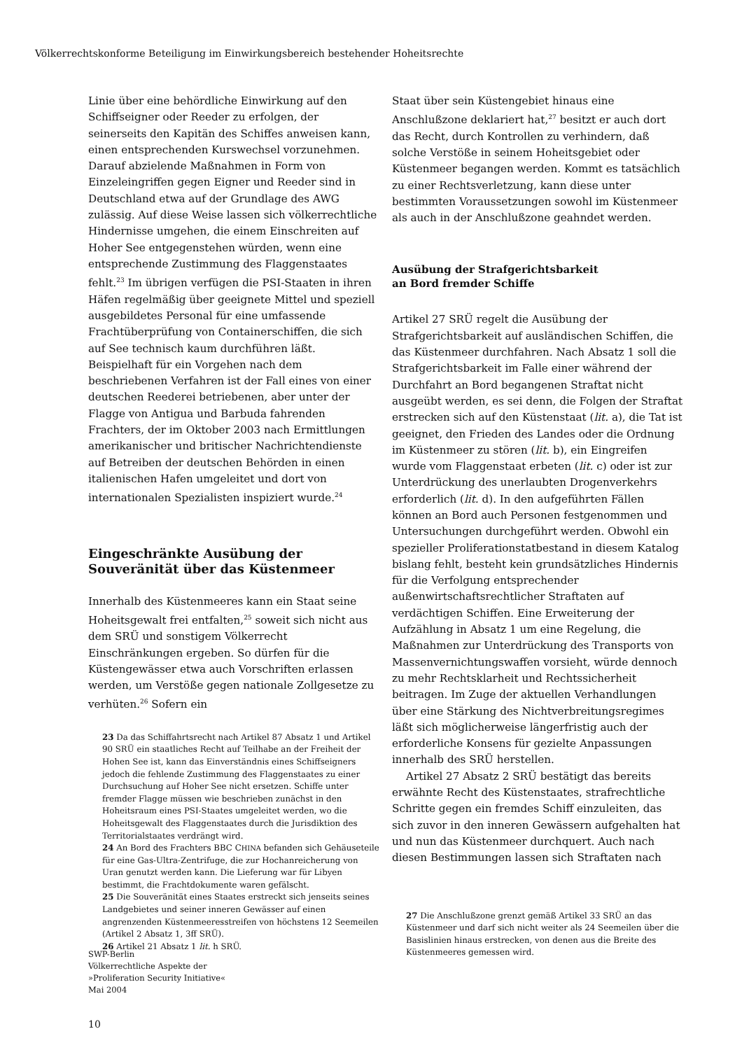Völkerrechtskonforme Beteiligung im Einwirkungsbereich bestehender Hoheitsrechte
Linie über eine behördliche Einwirkung auf den Schiffseigner oder Reeder zu erfolgen, der seinerseits den Kapitän des Schiffes anweisen kann, einen entsprechenden Kurswechsel vorzunehmen. Darauf abzielende Maßnahmen in Form von Einzeleingriffen gegen Eigner und Reeder sind in Deutschland etwa auf der Grundlage des AWG zulässig. Auf diese Weise lassen sich völkerrechtliche Hindernisse umgehen, die einem Einschreiten auf Hoher See entgegenstehen würden, wenn eine entsprechende Zustimmung des Flaggenstaates fehlt.<sup>23</sup> Im übrigen verfügen die PSI-Staaten in ihren Häfen regelmäßig über geeignete Mittel und speziell ausgebildetes Personal für eine umfassende Frachtüberprüfung von Containerschiffen, die sich auf See technisch kaum durchführen läßt. Beispielhaft für ein Vorgehen nach dem beschriebenen Verfahren ist der Fall eines von einer deutschen Reederei betriebenen, aber unter der Flagge von Antigua und Barbuda fahrenden Frachters, der im Oktober 2003 nach Ermittlungen amerikanischer und britischer Nachrichtendienste auf Betreiben der deutschen Behörden in einen italienischen Hafen umgeleitet und dort von internationalen Spezialisten inspiziert wurde.<sup>24</sup>
Eingeschränkte Ausübung der Souveränität über das Küstenmeer
Innerhalb des Küstenmeeres kann ein Staat seine Hoheitsgewalt frei entfalten,<sup>25</sup> soweit sich nicht aus dem SRÜ und sonstigem Völkerrecht Einschränkungen ergeben. So dürfen für die Küstengewässer etwa auch Vorschriften erlassen werden, um Verstöße gegen nationale Zollgesetze zu verhüten.<sup>26</sup> Sofern ein
23 Da das Schiffahrtsrecht nach Artikel 87 Absatz 1 und Artikel 90 SRÜ ein staatliches Recht auf Teilhabe an der Freiheit der Hohen See ist, kann das Einverständnis eines Schiffseigners jedoch die fehlende Zustimmung des Flaggenstaates zu einer Durchsuchung auf Hoher See nicht ersetzen. Schiffe unter fremder Flagge müssen wie beschrieben zunächst in den Hoheitsraum eines PSI-Staates umgeleitet werden, wo die Hoheitsgewalt des Flaggenstaates durch die Jurisdiktion des Territorialstaates verdrängt wird.
24 An Bord des Frachters BBC CHINA befanden sich Gehäuseteile für eine Gas-Ultra-Zentrifuge, die zur Hochanreicherung von Uran genutzt werden kann. Die Lieferung war für Libyen bestimmt, die Frachtdokumente waren gefälscht.
25 Die Souveränität eines Staates erstreckt sich jenseits seines Landgebietes und seiner inneren Gewässer auf einen angrenzenden Küstenmeeresstreifen von höchstens 12 Seemeilen (Artikel 2 Absatz 1, 3ff SRÜ).
26 Artikel 21 Absatz 1 lit. h SRÜ.
Staat über sein Küstengebiet hinaus eine Anschlußzone deklariert hat,<sup>27</sup> besitzt er auch dort das Recht, durch Kontrollen zu verhindern, daß solche Verstöße in seinem Hoheitsgebiet oder Küstenmeer begangen werden. Kommt es tatsächlich zu einer Rechtsverletzung, kann diese unter bestimmten Voraussetzungen sowohl im Küstenmeer als auch in der Anschlußzone geahndet werden.
Ausübung der Strafgerichtsbarkeit
an Bord fremder Schiffe
Artikel 27 SRÜ regelt die Ausübung der Strafgerichtsbarkeit auf ausländischen Schiffen, die das Küstenmeer durchfahren. Nach Absatz 1 soll die Strafgerichtsbarkeit im Falle einer während der Durchfahrt an Bord begangenen Straftat nicht ausgeübt werden, es sei denn, die Folgen der Straftat erstrecken sich auf den Küstenstaat (lit. a), die Tat ist geeignet, den Frieden des Landes oder die Ordnung im Küstenmeer zu stören (lit. b), ein Eingreifen wurde vom Flaggenstaat erbeten (lit. c) oder ist zur Unterdrückung des unerlaubten Drogenverkehrs erforderlich (lit. d). In den aufgeführten Fällen können an Bord auch Personen festgenommen und Untersuchungen durchgeführt werden. Obwohl ein spezieller Proliferationstatbestand in diesem Katalog bislang fehlt, besteht kein grundsätzliches Hindernis für die Verfolgung entsprechender außenwirtschaftsrechtlicher Straftaten auf verdächtigen Schiffen. Eine Erweiterung der Aufzählung in Absatz 1 um eine Regelung, die Maßnahmen zur Unterdrückung des Transports von Massenvernichtungswaffen vorsieht, würde dennoch zu mehr Rechtsklarheit und Rechtssicherheit beitragen. Im Zuge der aktuellen Verhandlungen über eine Stärkung des Nichtverbreitungsregimes läßt sich möglicherweise längerfristig auch der erforderliche Konsens für gezielte Anpassungen innerhalb des SRÜ herstellen.
Artikel 27 Absatz 2 SRÜ bestätigt das bereits erwähnte Recht des Küstenstaates, strafrechtliche Schritte gegen ein fremdes Schiff einzuleiten, das sich zuvor in den inneren Gewässern aufgehalten hat und nun das Küstenmeer durchquert. Auch nach diesen Bestimmungen lassen sich Straftaten nach
27 Die Anschlußzone grenzt gemäß Artikel 33 SRÜ an das Küstenmeer und darf sich nicht weiter als 24 Seemeilen über die Basislinien hinaus erstrecken, von denen aus die Breite des Küstenmeeres gemessen wird.
SWP-Berlin
Völkerrechtliche Aspekte der
»Proliferation Security Initiative«
Mai 2004
10